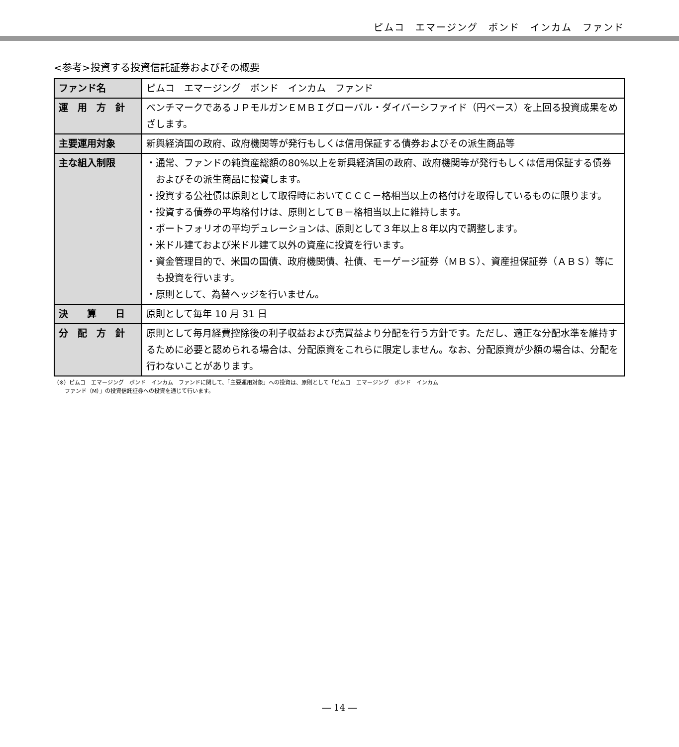ピムコ　エマージング　ボンド　インカム　ファンド
<参考>投資する投資信託証券およびその概要
| ファンド名 | ピムコ エマージング ボンド インカム ファンド |
| 運 用 方 針 | ベンチマークであるＪＰモルガンＥＭＢＩグローバル・ダイバーシファイド（円ベース）を上回る投資成果をめざします。 |
| 主要運用対象 | 新興経済国の政府、政府機関等が発行もしくは信用保証する債券およびその派生商品等 |
| 主な組入制限 | ・通常、ファンドの純資産総額の80%以上を新興経済国の政府、政府機関等が発行もしくは信用保証する債券およびその派生商品に投資します。 ・投資する公社債は原則として取得時においてＣＣＣ－格相当以上の格付けを取得しているものに限ります。 ・投資する債券の平均格付けは、原則としてＢ－格相当以上に維持します。 ・ポートフォリオの平均デュレーションは、原則として３年以上８年以内で調整します。 ・米ドル建ておよび米ドル建て以外の資産に投資を行います。 ・資金管理目的で、米国の国債、政府機関債、社債、モーゲージ証券（ＭＢＳ）、資産担保証券（ＡＢＳ）等にも投資を行います。 ・原則として、為替ヘッジを行いません。 |
| 決 算 日 | 原則として毎年 10 月 31 日 |
| 分 配 方 針 | 原則として毎月経費控除後の利子収益および売買益より分配を行う方針です。ただし、適正な分配水準を維持するために必要と認められる場合は、分配原資をこれらに限定しません。なお、分配原資が少額の場合は、分配を行わないことがあります。 |
（※）ピムコ　エマージング　ボンド　インカム　ファンドに関して、「主要運用対象」への投資は、原則として「ピムコ　エマージング　ボンド　インカム
　　ファンド（M）」の投資信託証券への投資を通じて行います。
― 14 ―